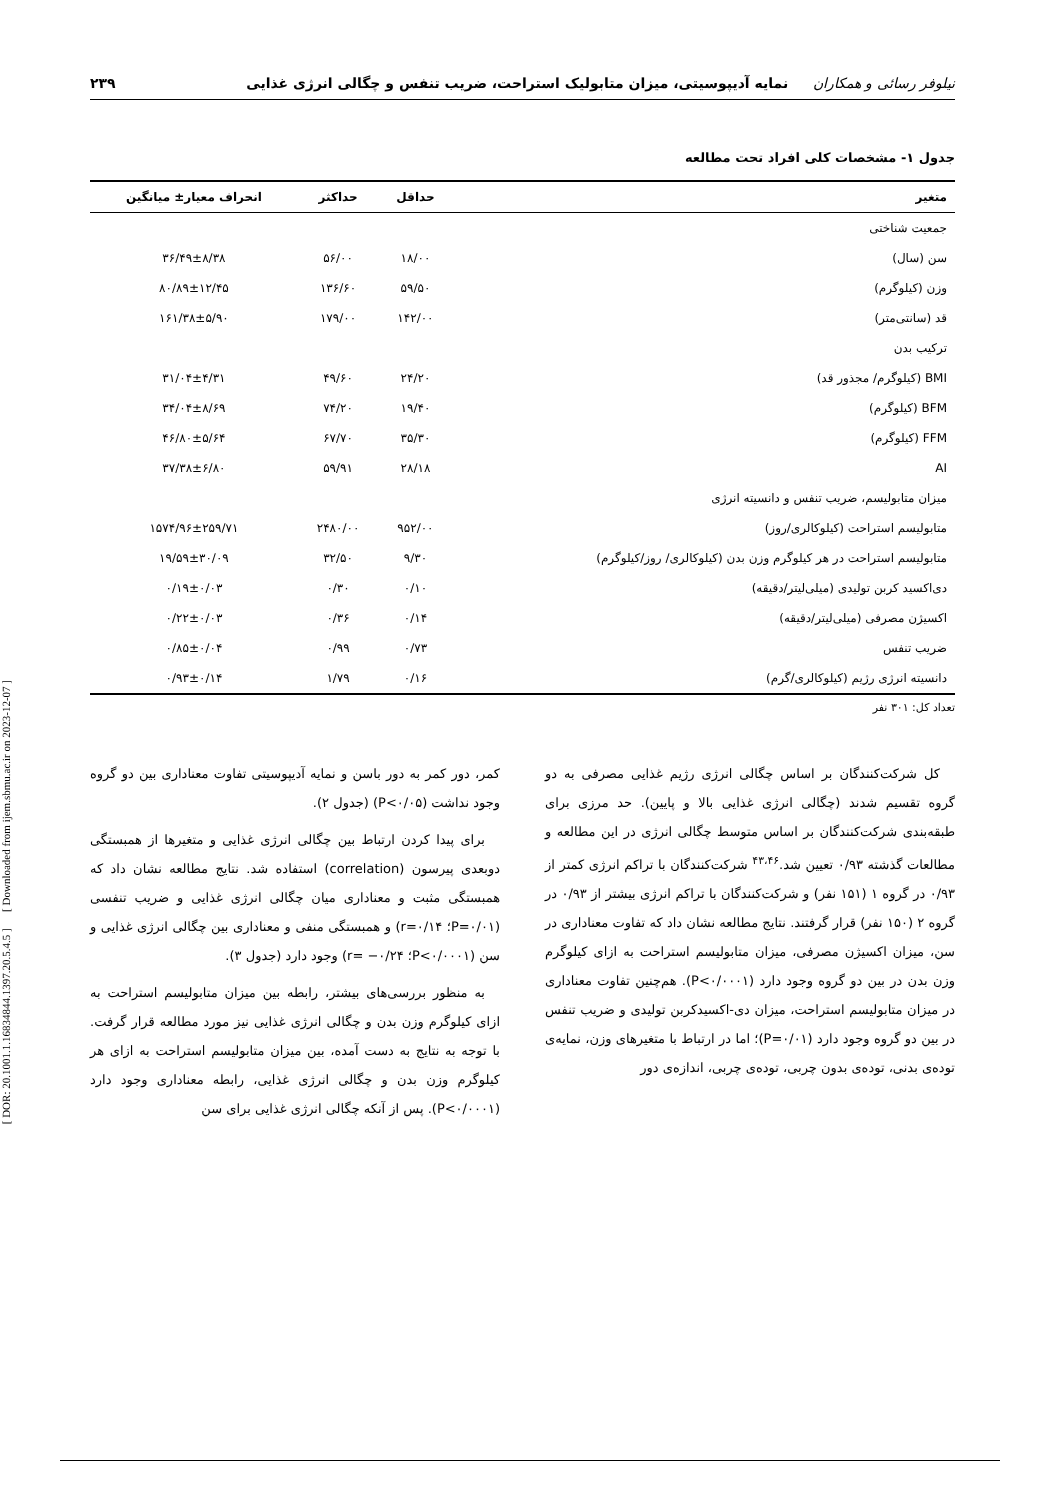نیلوفر رسائی و همکاران نمایه آدیپوسیتی، میزان متابولیک استراحت، ضریب تنفس و چگالی انرژی غذایی ۲۳۹
جدول ۱- مشخصات کلی افراد تحت مطالعه
| متغیر | حداقل | حداکثر | انحراف معیار± میانگین |
| --- | --- | --- | --- |
| جمعیت شناختی | | | |
| سن (سال) | ۱۸/۰۰ | ۵۶/۰۰ | ۳۶/۴۹±۸/۳۸ |
| وزن (کیلوگرم) | ۵۹/۵۰ | ۱۳۶/۶۰ | ۸۰/۸۹±۱۲/۴۵ |
| قد (سانتی‌متر) | ۱۴۲/۰۰ | ۱۷۹/۰۰ | ۱۶۱/۳۸±۵/۹۰ |
| ترکیب بدن | | | |
| BMI (کیلوگرم/ مجذور قد) | ۲۴/۲۰ | ۴۹/۶۰ | ۳۱/۰۴±۴/۳۱ |
| BFM (کیلوگرم) | ۱۹/۴۰ | ۷۴/۲۰ | ۳۴/۰۴±۸/۶۹ |
| FFM (کیلوگرم) | ۳۵/۳۰ | ۶۷/۷۰ | ۴۶/۸۰±۵/۶۴ |
| AI | ۲۸/۱۸ | ۵۹/۹۱ | ۳۷/۳۸±۶/۸۰ |
| میزان متابولیسم، ضریب تنفس و دانسیته انرژی | | | |
| متابولیسم استراحت (کیلوکالری/روز) | ۹۵۲/۰۰ | ۲۴۸۰/۰۰ | ۱۵۷۴/۹۶±۲۵۹/۷۱ |
| متابولیسم استراحت در هر کیلوگرم وزن بدن (کیلوکالری/ روز/کیلوگرم) | ۹/۳۰ | ۳۲/۵۰ | ۱۹/۵۹±۳۰/۰۹ |
| دی‌اکسید کربن تولیدی (میلی‌لیتر/دقیقه) | ۰/۱۰ | ۰/۳۰ | ۰/۱۹±۰/۰۳ |
| اکسیژن مصرفی (میلی‌لیتر/دقیقه) | ۰/۱۴ | ۰/۳۶ | ۰/۲۲±۰/۰۳ |
| ضریب تنفس | ۰/۷۳ | ۰/۹۹ | ۰/۸۵±۰/۰۴ |
| دانسیته انرژی رژیم (کیلوکالری/گرم) | ۰/۱۶ | ۱/۷۹ | ۰/۹۳±۰/۱۴ |
تعداد کل: ۳۰۱ نفر
کل شرکت‌کنندگان بر اساس چگالی انرژی رژیم غذایی مصرفی به دو گروه تقسیم شدند (چگالی انرژی غذایی بالا و پایین). حد مرزی برای طبقه‌بندی شرکت‌کنندگان بر اساس متوسط چگالی انرژی در این مطالعه و مطالعات گذشته ۰/۹۳ تعیین شد.<sup>۴۳،۴۶</sup> شرکت‌کنندگان با تراکم انرژی کمتر از ۰/۹۳ در گروه ۱ (۱۵۱ نفر) و شرکت‌کنندگان با تراکم انرژی بیشتر از ۰/۹۳ در گروه ۲ (۱۵۰ نفر) قرار گرفتند. نتایج مطالعه نشان داد که تفاوت معناداری در سن، میزان اکسیژن مصرفی، میزان متابولیسم استراحت به ازای کیلوگرم وزن بدن در بین دو گروه وجود دارد (P<۰/۰۰۰۱). هم‌چنین تفاوت معناداری در میزان متابولیسم استراحت، میزان دی-اکسیدکربن تولیدی و ضریب تنفس در بین دو گروه وجود دارد (P=۰/۰۱)؛ اما در ارتباط با متغیرهای وزن، نمایه‌ی توده‌ی بدنی، توده‌ی بدون چربی، توده‌ی چربی، اندازه‌ی دور
کمر، دور کمر به دور باسن و نمایه آدیپوسیتی تفاوت معناداری بین دو گروه وجود نداشت (P<۰/۰۵) (جدول ۲).
برای پیدا کردن ارتباط بین چگالی انرژی غذایی و متغیرها از همبستگی دوبعدی پیرسون (correlation) استفاده شد. نتایج مطالعه نشان داد که همبستگی مثبت و معناداری میان چگالی انرژی غذایی و ضریب تنفسی (P=۰/۰۱؛ r=۰/۱۴) و همبستگی منفی و معناداری بین چگالی انرژی غذایی و سن (P<۰/۰۰۰۱؛ r= −۰/۲۴) وجود دارد (جدول ۳).
به منظور بررسی‌های بیشتر، رابطه بین میزان متابولیسم استراحت به ازای کیلوگرم وزن بدن و چگالی انرژی غذایی نیز مورد مطالعه قرار گرفت. با توجه به نتایج به دست آمده، بین میزان متابولیسم استراحت به ازای هر کیلوگرم وزن بدن و چگالی انرژی غذایی، رابطه معناداری وجود دارد (P<۰/۰۰۰۱). پس از آنکه چگالی انرژی غذایی برای سن
[ DOR: 20.1001.1.16834844.1397.20.5.4.5 ] [ Downloaded from ijem.sbmu.ac.ir on 2023-12-07 ]